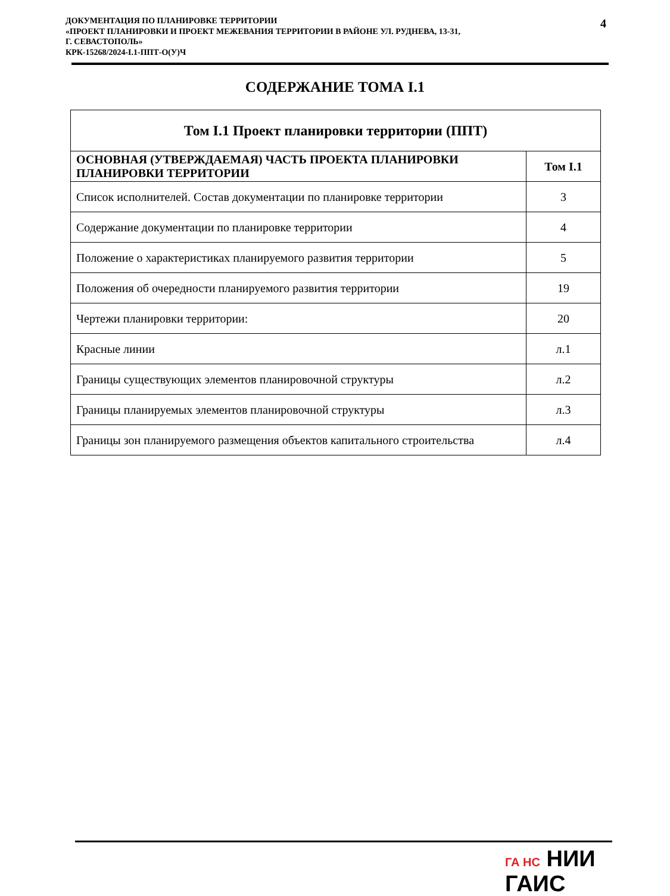ДОКУМЕНТАЦИЯ ПО ПЛАНИРОВКЕ ТЕРРИТОРИИ
«ПРОЕКТ ПЛАНИРОВКИ И ПРОЕКТ МЕЖЕВАНИЯ ТЕРРИТОРИИ В РАЙОНЕ УЛ. РУДНЕВА, 13-31,
Г. СЕВАСТОПОЛЬ»
КРК-15268/2024-I.1-ППТ-О(У)Ч
4
СОДЕРЖАНИЕ ТОМА I.1
| Том I.1 Проект планировки территории (ППТ) | |
| --- | --- |
| ОСНОВНАЯ (УТВЕРЖДАЕМАЯ) ЧАСТЬ ПРОЕКТА ПЛАНИРОВКИ ПЛАНИРОВКИ ТЕРРИТОРИИ | Том I.1 |
| Список исполнителей. Состав документации по планировке территории | 3 |
| Содержание документации по планировке территории | 4 |
| Положение о характеристиках планируемого развития территории | 5 |
| Положения об очередности планируемого развития территории | 19 |
| Чертежи планировки территории: | 20 |
| Красные линии | л.1 |
| Границы существующих элементов планировочной структуры | л.2 |
| Границы планируемых элементов планировочной структуры | л.3 |
| Границы зон планируемого размещения объектов капитального строительства | л.4 |
ГА НС НИИ
ГАИС